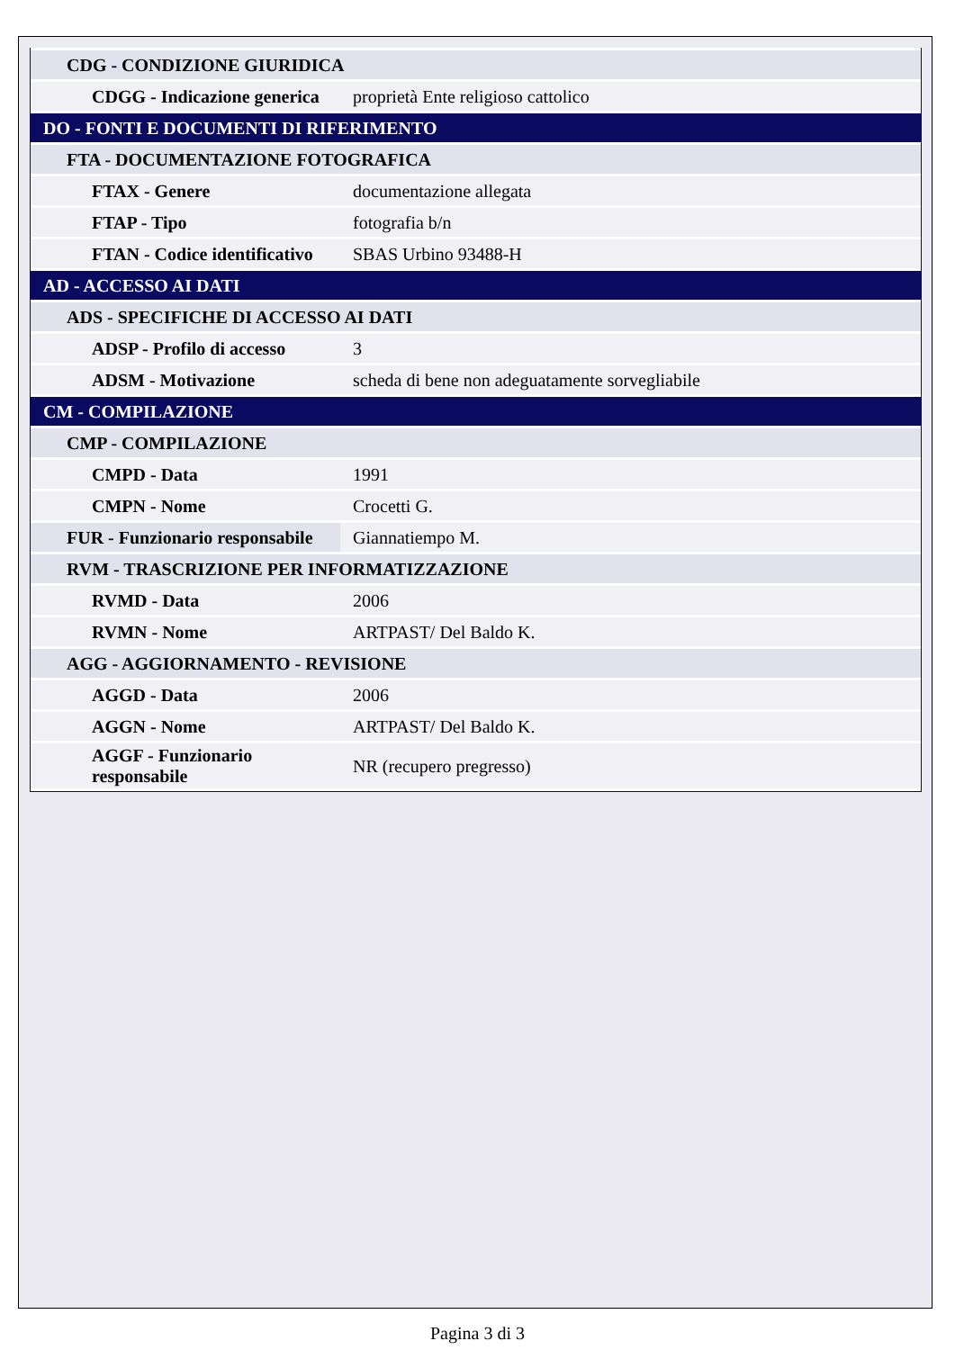| CDG - CONDIZIONE GIURIDICA | |
| CDGG - Indicazione generica | proprietà Ente religioso cattolico |
| DO - FONTI E DOCUMENTI DI RIFERIMENTO | |
| FTA - DOCUMENTAZIONE FOTOGRAFICA | |
| FTAX - Genere | documentazione allegata |
| FTAP - Tipo | fotografia b/n |
| FTAN - Codice identificativo | SBAS Urbino 93488-H |
| AD - ACCESSO AI DATI | |
| ADS - SPECIFICHE DI ACCESSO AI DATI | |
| ADSP - Profilo di accesso | 3 |
| ADSM - Motivazione | scheda di bene non adeguatamente sorvegliabile |
| CM - COMPILAZIONE | |
| CMP - COMPILAZIONE | |
| CMPD - Data | 1991 |
| CMPN - Nome | Crocetti G. |
| FUR - Funzionario responsabile | Giannatiempo M. |
| RVM - TRASCRIZIONE PER INFORMATIZZAZIONE | |
| RVMD - Data | 2006 |
| RVMN - Nome | ARTPAST/ Del Baldo K. |
| AGG - AGGIORNAMENTO - REVISIONE | |
| AGGD - Data | 2006 |
| AGGN - Nome | ARTPAST/ Del Baldo K. |
| AGGF - Funzionario responsabile | NR (recupero pregresso) |
Pagina 3 di 3